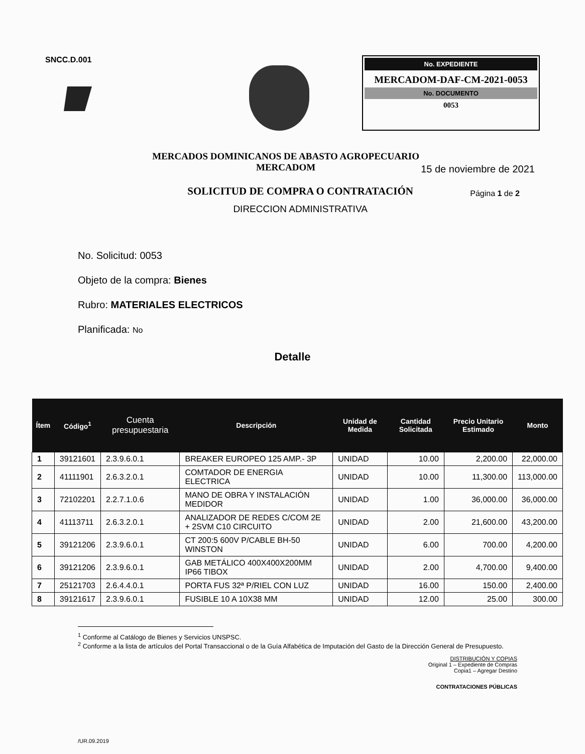SNCC.D.001
No. EXPEDIENTE
MERCADOM-DAF-CM-2021-0053
No. DOCUMENTO
0053
MERCADOS DOMINICANOS DE ABASTO AGROPECUARIO
MERCADOM
15 de noviembre de 2021
SOLICITUD DE COMPRA O CONTRATACIÓN
DIRECCION ADMINISTRATIVA
Página 1 de 2
No. Solicitud: 0053
Objeto de la compra: Bienes
Rubro: MATERIALES ELECTRICOS
Planificada: No
Detalle
| Ítem | Código<sup>1</sup> | Cuenta presupuestaria | Descripción | Unidad de Medida | Cantidad Solicitada | Precio Unitario Estimado | Monto |
| --- | --- | --- | --- | --- | --- | --- | --- |
| 1 | 39121601 | 2.3.9.6.0.1 | BREAKER EUROPEO 125 AMP.- 3P | UNIDAD | 10.00 | 2,200.00 | 22,000.00 |
| 2 | 41111901 | 2.6.3.2.0.1 | COMTADOR DE ENERGIA ELECTRICA | UNIDAD | 10.00 | 11,300.00 | 113,000.00 |
| 3 | 72102201 | 2.2.7.1.0.6 | MANO DE OBRA Y INSTALACIÓN MEDIDOR | UNIDAD | 1.00 | 36,000.00 | 36,000.00 |
| 4 | 41113711 | 2.6.3.2.0.1 | ANALIZADOR DE REDES C/COM 2E + 2SVM C10 CIRCUITO | UNIDAD | 2.00 | 21,600.00 | 43,200.00 |
| 5 | 39121206 | 2.3.9.6.0.1 | CT 200:5 600V P/CABLE BH-50 WINSTON | UNIDAD | 6.00 | 700.00 | 4,200.00 |
| 6 | 39121206 | 2.3.9.6.0.1 | GAB METÁLICO 400X400X200MM IP66 TIBOX | UNIDAD | 2.00 | 4,700.00 | 9,400.00 |
| 7 | 25121703 | 2.6.4.4.0.1 | PORTA FUS 32ª P/RIEL CON LUZ | UNIDAD | 16.00 | 150.00 | 2,400.00 |
| 8 | 39121617 | 2.3.9.6.0.1 | FUSIBLE 10 A 10X38 MM | UNIDAD | 12.00 | 25.00 | 300.00 |
<sup>1</sup> Conforme al Catálogo de Bienes y Servicios UNSPSC.
<sup>2</sup> Conforme a la lista de artículos del Portal Transaccional o de la Guía Alfabética de Imputación del Gasto de la Dirección General de Presupuesto.
DISTRIBUCIÓN Y COPIAS
Original 1 – Expediente de Compras
Copia1 – Agregar Destino
CONTRATACIONES PÚBLICAS
/UR.09.2019